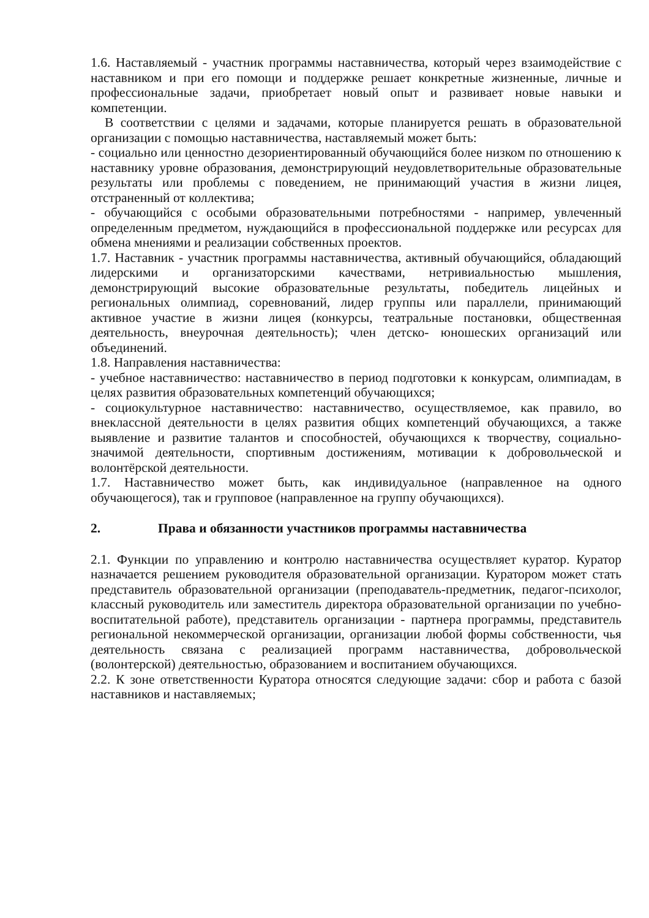1.6. Наставляемый - участник программы наставничества, который через взаимодействие с наставником и при его помощи и поддержке решает конкретные жизненные, личные и профессиональные задачи, приобретает новый опыт и развивает новые навыки и компетенции.
В соответствии с целями и задачами, которые планируется решать в образовательной организации с помощью наставничества, наставляемый может быть:
- социально или ценностно дезориентированный обучающийся более низком по отношению к наставнику уровне образования, демонстрирующий неудовлетворительные образовательные результаты или проблемы с поведением, не принимающий участия в жизни лицея, отстраненный от коллектива;
- обучающийся с особыми образовательными потребностями - например, увлеченный определенным предметом, нуждающийся в профессиональной поддержке или ресурсах для обмена мнениями и реализации собственных проектов.
1.7. Наставник - участник программы наставничества, активный обучающийся, обладающий лидерскими и организаторскими качествами, нетривиальностью мышления, демонстрирующий высокие образовательные результаты, победитель лицейных и региональных олимпиад, соревнований, лидер группы или параллели, принимающий активное участие в жизни лицея (конкурсы, театральные постановки, общественная деятельность, внеурочная деятельность); член детско- юношеских организаций или объединений.
1.8. Направления наставничества:
- учебное наставничество: наставничество в период подготовки к конкурсам, олимпиадам, в целях развития образовательных компетенций обучающихся;
- социокультурное наставничество: наставничество, осуществляемое, как правило, во внеклассной деятельности в целях развития общих компетенций обучающихся, а также выявление и развитие талантов и способностей, обучающихся к творчеству, социально-значимой деятельности, спортивным достижениям, мотивации к добровольческой и волонтёрской деятельности.
1.7. Наставничество может быть, как индивидуальное (направленное на одного обучающегося), так и групповое (направленное на группу обучающихся).
2. Права и обязанности участников программы наставничества
2.1. Функции по управлению и контролю наставничества осуществляет куратор. Куратор назначается решением руководителя образовательной организации. Куратором может стать представитель образовательной организации (преподаватель-предметник, педагог-психолог, классный руководитель или заместитель директора образовательной организации по учебно-воспитательной работе), представитель организации - партнера программы, представитель региональной некоммерческой организации, организации любой формы собственности, чья деятельность связана с реализацией программ наставничества, добровольческой (волонтерской) деятельностью, образованием и воспитанием обучающихся.
2.2. К зоне ответственности Куратора относятся следующие задачи: сбор и работа с базой наставников и наставляемых;